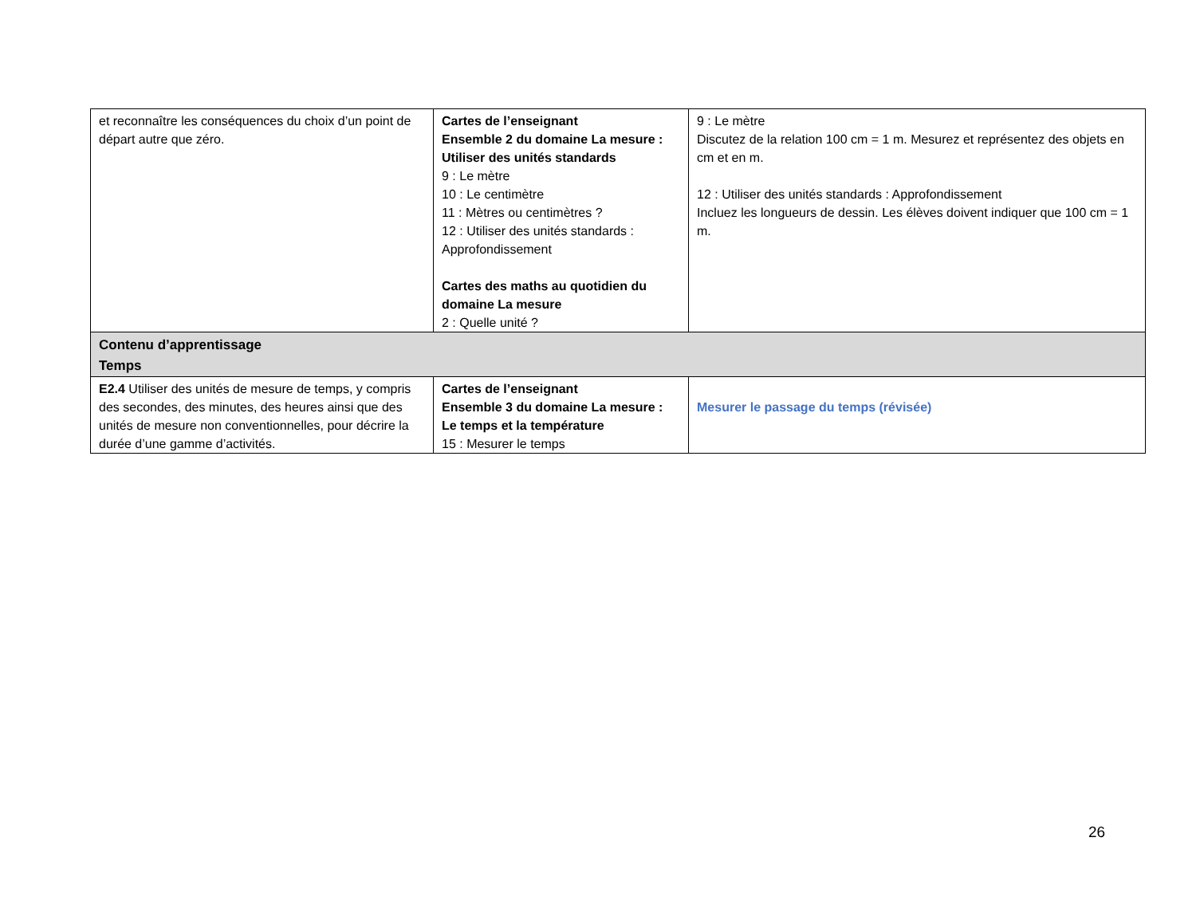| et reconnaître les conséquences du choix d’un point de départ autre que zéro. | Cartes de l’enseignant Ensemble 2 du domaine La mesure : Utiliser des unités standards 9 : Le mètre 10 : Le centimètre 11 : Mètres ou centimètres ? 12 : Utiliser des unités standards : Approfondissement Cartes des maths au quotidien du domaine La mesure 2 : Quelle unité ? | 9 : Le mètre Discutez de la relation 100 cm = 1 m. Mesurez et représentez des objets en cm et en m. 12 : Utiliser des unités standards : Approfondissement Incluez les longueurs de dessin. Les élèves doivent indiquer que 100 cm = 1 m. |
| Contenu d’apprentissage Temps | | |
| E2.4 Utiliser des unités de mesure de temps, y compris des secondes, des minutes, des heures ainsi que des unités de mesure non conventionnelles, pour décrire la durée d’une gamme d’activités. | Cartes de l’enseignant Ensemble 3 du domaine La mesure : Le temps et la température 15 : Mesurer le temps | Mesurer le passage du temps (révisée) |
26